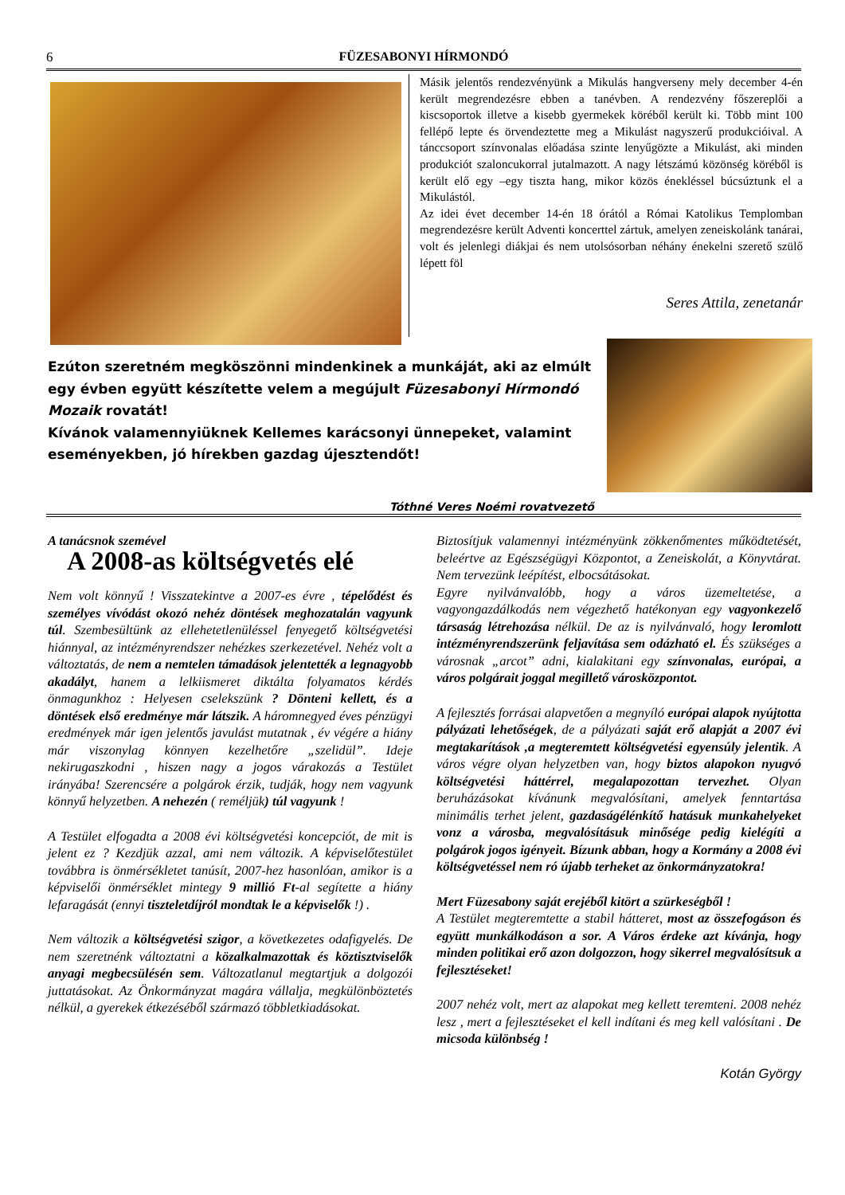6 FÜZESABONYI HÍRMONDÓ
Másik jelentős rendezvényünk a Mikulás hangverseny mely december 4-én került megrendezésre ebben a tanévben. A rendezvény főszereplői a kiscsoportok illetve a kisebb gyermekek köréből került ki. Több mint 100 fellépő lepte és örvendeztette meg a Mikulást nagyszerű produkcióival. A tánccsoport színvonalas előadása szinte lenyűgözte a Mikulást, aki minden produkciót szaloncukorral jutalmazott. A nagy létszámú közönség köréből is került elő egy –egy tiszta hang, mikor közös énekléssel búcsúztunk el a Mikulástól.
Az idei évet december 14-én 18 órától a Római Katolikus Templomban megrendezésre került Adventi koncerttel zártuk, amelyen zeneiskolánk tanárai, volt és jelenlegi diákjai és nem utolsósorban néhány énekelni szerető szülő lépett föl
Seres Attila, zenetanár
Ezúton szeretném megköszönni mindenkinek a munkáját, aki az elmúlt egy évben együtt készítette velem a megújult Füzesabonyi Hírmondó Mozaik rovatát!
Kívánok valamennyiüknek Kellemes karácsonyi ünnepeket, valamint eseményekben, jó hírekben gazdag újesztendőt!
Tóthné Veres Noémi rovatvezető
A tanácsnok szemével
A 2008-as költségvetés elé
Nem volt könnyű ! Visszatekintve a 2007-es évre , tépelődést és személyes vívódást okozó nehéz döntések meghozatalán vagyunk túl. Szembesültünk az ellehetetlenüléssel fenyegető költségvetési hiánnyal, az intézményrendszer nehézkes szerkezetével. Nehéz volt a változtatás, de nem a nemtelen támadások jelentették a legnagyobb akadályt, hanem a lelkiismeret diktálta folyamatos kérdés önmagunkhoz : Helyesen cselekszünk ? Dönteni kellett, és a döntések első eredménye már látszik. A háromnegyed éves pénzügyi eredmények már igen jelentős javulást mutatnak , év végére a hiány már viszonylag könnyen kezelhetőre „szelidül”. Ideje nekirugaszkodni , hiszen nagy a jogos várakozás a Testület irányába! Szerencsére a polgárok érzik, tudják, hogy nem vagyunk könnyű helyzetben. A nehezén ( reméljük) túl vagyunk !
A Testület elfogadta a 2008 évi költségvetési koncepciót, de mit is jelent ez ? Kezdjük azzal, ami nem változik. A képviselőtestület továbbra is önmérsékletet tanúsít, 2007-hez hasonlóan, amikor is a képviselői önmérséklet mintegy 9 millió Ft-al segítette a hiány lefaragását (ennyi tiszteletdíjról mondtak le a képviselők !) .
Nem változik a költségvetési szigor, a következetes odafigyelés. De nem szeretnénk változtatni a közalkalmazottak és köztisztviselők anyagi megbecsülésén sem. Változatlanul megtartjuk a dolgozói juttatásokat. Az Önkormányzat magára vállalja, megkülönböztetés nélkül, a gyerekek étkezéséből származó többletkiadásokat.
Biztosítjuk valamennyi intézményünk zökkenőmentes működtetését, beleértve az Egészségügyi Központot, a Zeneiskolát, a Könyvtárat. Nem tervezünk leépítést, elbocsátásokat.
Egyre nyilvánvalóbb, hogy a város üzemeltetése, a vagyongazdálkodás nem végezhető hatékonyan egy vagyonkezelő társaság létrehozása nélkül. De az is nyilvánvaló, hogy leromlott intézményrendszerünk feljavítása sem odázható el. És szükséges a városnak „arcot” adni, kialakitani egy színvonalas, európai, a város polgárait joggal megillető városközpontot.
A fejlesztés forrásai alapvetően a megnyíló európai alapok nyújtotta pályázati lehetőségek, de a pályázati saját erő alapját a 2007 évi megtakarítások ,a megteremtett költségvetési egyensúly jelentik. A város végre olyan helyzetben van, hogy biztos alapokon nyugvó költségvetési háttérrel, megalapozottan tervezhet. Olyan beruházásokat kívánunk megvalósítani, amelyek fenntartása minimális terhet jelent, gazdaságélénkítő hatásuk munkahelyeket vonz a városba, megvalósításuk minősége pedig kielégíti a polgárok jogos igényeit. Bízunk abban, hogy a Kormány a 2008 évi költségvetéssel nem ró újabb terheket az önkormányzatokra!
Mert Füzesabony saját erejéből kitört a szürkeségből !
A Testület megteremtette a stabil hátteret, most az összefogáson és együtt munkálkodáson a sor. A Város érdeke azt kívánja, hogy minden politikai erő azon dolgozzon, hogy sikerrel megvalósítsuk a fejlesztéseket!
2007 nehéz volt, mert az alapokat meg kellett teremteni. 2008 nehéz lesz , mert a fejlesztéseket el kell indítani és meg kell valósítani . De micsoda különbség !
Kotán György